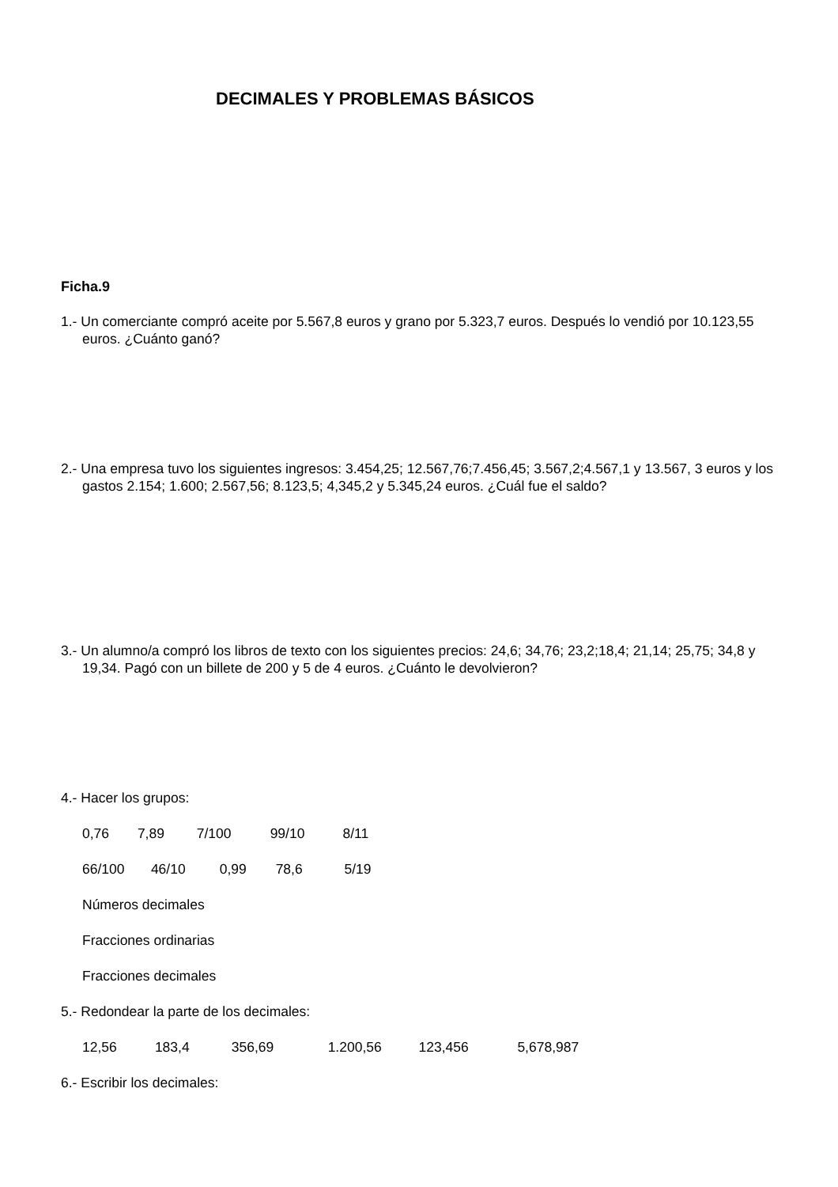DECIMALES Y PROBLEMAS BÁSICOS
Ficha.9
1.- Un comerciante compró aceite por 5.567,8 euros y grano por 5.323,7 euros. Después lo vendió por 10.123,55 euros. ¿Cuánto ganó?
2.- Una empresa tuvo los siguientes ingresos: 3.454,25; 12.567,76;7.456,45; 3.567,2;4.567,1 y 13.567, 3 euros y los gastos 2.154; 1.600; 2.567,56; 8.123,5; 4,345,2 y 5.345,24 euros. ¿Cuál fue el saldo?
3.- Un alumno/a compró los libros de texto con los siguientes precios: 24,6; 34,76; 23,2;18,4; 21,14; 25,75; 34,8 y 19,34. Pagó con un billete de 200 y 5 de 4 euros. ¿Cuánto le devolvieron?
4.- Hacer los grupos:
0,76 7,89 7/100 99/10 8/11
66/100 46/10 0,99 78,6 5/19
Números decimales
Fracciones ordinarias
Fracciones decimales
5.- Redondear la parte de los decimales:
12,56 183,4 356,69 1.200,56 123,456 5,678,987
6.- Escribir los decimales: